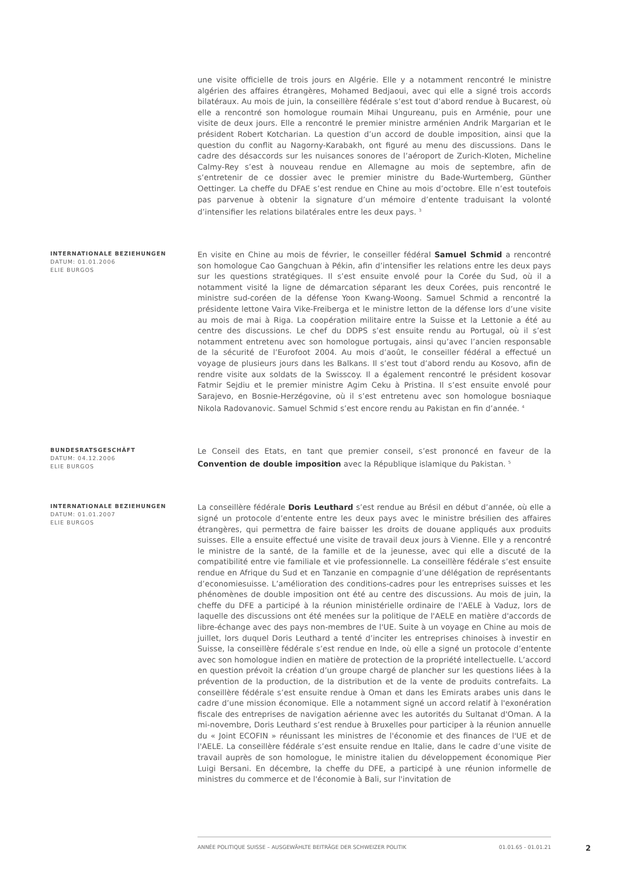une visite officielle de trois jours en Algérie. Elle y a notamment rencontré le ministre algérien des affaires étrangères, Mohamed Bedjaoui, avec qui elle a signé trois accords bilatéraux. Au mois de juin, la conseillère fédérale s’est tout d’abord rendue à Bucarest, où elle a rencontré son homologue roumain Mihai Ungureanu, puis en Arménie, pour une visite de deux jours. Elle a rencontré le premier ministre arménien Andrik Margarian et le président Robert Kotcharian. La question d’un accord de double imposition, ainsi que la question du conflit au Nagorny-Karabakh, ont figuré au menu des discussions. Dans le cadre des désaccords sur les nuisances sonores de l’aéroport de Zurich-Kloten, Micheline Calmy-Rey s’est à nouveau rendue en Allemagne au mois de septembre, afin de s’entretenir de ce dossier avec le premier ministre du Bade-Wurtemberg, Günther Oettinger. La cheffe du DFAE s’est rendue en Chine au mois d’octobre. Elle n’est toutefois pas parvenue à obtenir la signature d’un mémoire d’entente traduisant la volonté d’intensifier les relations bilatérales entre les deux pays. <sup>3</sup>
INTERNATIONALE BEZIEHUNGEN
DATUM: 01.01.2006
ELIE BURGOS
En visite en Chine au mois de février, le conseiller fédéral Samuel Schmid a rencontré son homologue Cao Gangchuan à Pékin, afin d’intensifier les relations entre les deux pays sur les questions stratégiques. Il s’est ensuite envolé pour la Corée du Sud, où il a notamment visité la ligne de démarcation séparant les deux Corées, puis rencontré le ministre sud-coréen de la défense Yoon Kwang-Woong. Samuel Schmid a rencontré la présidente lettone Vaira Vike-Freiberga et le ministre letton de la défense lors d’une visite au mois de mai à Riga. La coopération militaire entre la Suisse et la Lettonie a été au centre des discussions. Le chef du DDPS s’est ensuite rendu au Portugal, où il s’est notamment entretenu avec son homologue portugais, ainsi qu’avec l’ancien responsable de la sécurité de l’Eurofoot 2004. Au mois d’août, le conseiller fédéral a effectué un voyage de plusieurs jours dans les Balkans. Il s’est tout d’abord rendu au Kosovo, afin de rendre visite aux soldats de la Swisscoy. Il a également rencontré le président kosovar Fatmir Sejdiu et le premier ministre Agim Ceku à Pristina. Il s’est ensuite envolé pour Sarajevo, en Bosnie-Herzégovine, où il s’est entretenu avec son homologue bosniaque Nikola Radovanovic. Samuel Schmid s’est encore rendu au Pakistan en fin d’année. <sup>4</sup>
BUNDESRATSGESCHÄFT
DATUM: 04.12.2006
ELIE BURGOS
Le Conseil des Etats, en tant que premier conseil, s’est prononcé en faveur de la Convention de double imposition avec la République islamique du Pakistan. <sup>5</sup>
INTERNATIONALE BEZIEHUNGEN
DATUM: 01.01.2007
ELIE BURGOS
La conseillère fédérale Doris Leuthard s’est rendue au Brésil en début d’année, où elle a signé un protocole d’entente entre les deux pays avec le ministre brésilien des affaires étrangères, qui permettra de faire baisser les droits de douane appliqués aux produits suisses. Elle a ensuite effectué une visite de travail deux jours à Vienne. Elle y a rencontré le ministre de la santé, de la famille et de la jeunesse, avec qui elle a discuté de la compatibilité entre vie familiale et vie professionnelle. La conseillère fédérale s’est ensuite rendue en Afrique du Sud et en Tanzanie en compagnie d’une délégation de représentants d’economiesuisse. L’amélioration des conditions-cadres pour les entreprises suisses et les phénomènes de double imposition ont été au centre des discussions. Au mois de juin, la cheffe du DFE a participé à la réunion ministérielle ordinaire de l'AELE à Vaduz, lors de laquelle des discussions ont été menées sur la politique de l'AELE en matière d'accords de libre-échange avec des pays non-membres de l'UE. Suite à un voyage en Chine au mois de juillet, lors duquel Doris Leuthard a tenté d’inciter les entreprises chinoises à investir en Suisse, la conseillère fédérale s’est rendue en Inde, où elle a signé un protocole d’entente avec son homologue indien en matière de protection de la propriété intellectuelle. L’accord en question prévoit la création d’un groupe chargé de plancher sur les questions liées à la prévention de la production, de la distribution et de la vente de produits contrefaits. La conseillère fédérale s’est ensuite rendue à Oman et dans les Emirats arabes unis dans le cadre d’une mission économique. Elle a notamment signé un accord relatif à l'exonération fiscale des entreprises de navigation aérienne avec les autorités du Sultanat d'Oman. A la mi-novembre, Doris Leuthard s’est rendue à Bruxelles pour participer à la réunion annuelle du « Joint ECOFIN » réunissant les ministres de l'économie et des finances de l'UE et de l'AELE. La conseillère fédérale s’est ensuite rendue en Italie, dans le cadre d’une visite de travail auprès de son homologue, le ministre italien du développement économique Pier Luigi Bersani. En décembre, la cheffe du DFE, a participé à une réunion informelle de ministres du commerce et de l'économie à Bali, sur l'invitation de
ANNÉE POLITIQUE SUISSE – AUSGEWÄHLTE BEITRÄGE DER SCHWEIZER POLITIK 01.01.65 - 01.01.21
2